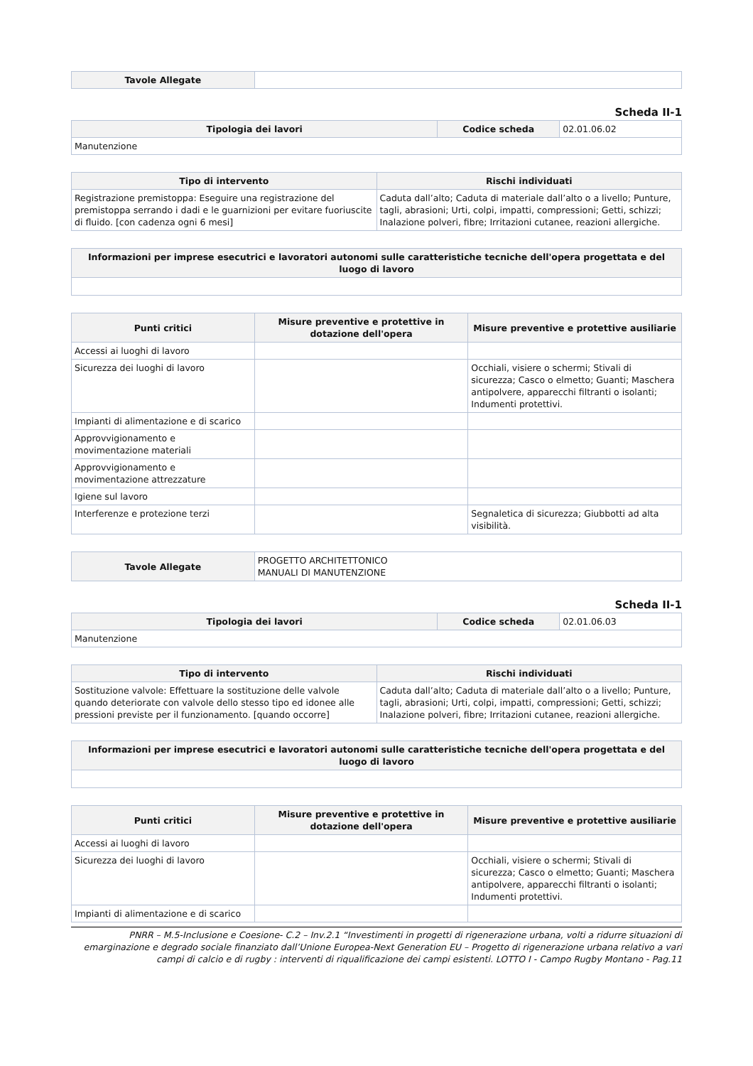| Tavole Allegate | |
Scheda II-1
| Tipologia dei lavori | Codice scheda | 02.01.06.02 |
| Manutenzione | | |
| Tipo di intervento | Rischi individuati |
| --- | --- |
| Registrazione premistoppa: Eseguire una registrazione del premistoppa serrando i dadi e le guarnizioni per evitare fuoriuscite di fluido. [con cadenza ogni 6 mesi] | Caduta dall’alto; Caduta di materiale dall’alto o a livello; Punture, tagli, abrasioni; Urti, colpi, impatti, compressioni; Getti, schizzi; Inalazione polveri, fibre; Irritazioni cutanee, reazioni allergiche. |
| Informazioni per imprese esecutrici e lavoratori autonomi sulle caratteristiche tecniche dell'opera progettata e del luogo di lavoro |
| --- |
| Punti critici | Misure preventive e protettive in dotazione dell'opera | Misure preventive e protettive ausiliarie |
| --- | --- | --- |
| Accessi ai luoghi di lavoro | | |
| Sicurezza dei luoghi di lavoro | | Occhiali, visiere o schermi; Stivali di sicurezza; Casco o elmetto; Guanti; Maschera antipolvere, apparecchi filtranti o isolanti; Indumenti protettivi. |
| Impianti di alimentazione e di scarico | | |
| Approvvigionamento e movimentazione materiali | | |
| Approvvigionamento e movimentazione attrezzature | | |
| Igiene sul lavoro | | |
| Interferenze e protezione terzi | | Segnaletica di sicurezza; Giubbotti ad alta visibilità. |
| Tavole Allegate | PROGETTO ARCHITETTONICO MANUALI DI MANUTENZIONE |
Scheda II-1
| Tipologia dei lavori | Codice scheda | 02.01.06.03 |
| Manutenzione | | |
| Tipo di intervento | Rischi individuati |
| --- | --- |
| Sostituzione valvole: Effettuare la sostituzione delle valvole quando deteriorate con valvole dello stesso tipo ed idonee alle pressioni previste per il funzionamento. [quando occorre] | Caduta dall’alto; Caduta di materiale dall’alto o a livello; Punture, tagli, abrasioni; Urti, colpi, impatti, compressioni; Getti, schizzi; Inalazione polveri, fibre; Irritazioni cutanee, reazioni allergiche. |
| Informazioni per imprese esecutrici e lavoratori autonomi sulle caratteristiche tecniche dell'opera progettata e del luogo di lavoro |
| --- |
| Punti critici | Misure preventive e protettive in dotazione dell'opera | Misure preventive e protettive ausiliarie |
| --- | --- | --- |
| Accessi ai luoghi di lavoro | | |
| Sicurezza dei luoghi di lavoro | | Occhiali, visiere o schermi; Stivali di sicurezza; Casco o elmetto; Guanti; Maschera antipolvere, apparecchi filtranti o isolanti; Indumenti protettivi. |
| Impianti di alimentazione e di scarico | | |
PNRR – M.5-Inclusione e Coesione- C.2 – Inv.2.1 “Investimenti in progetti di rigenerazione urbana, volti a ridurre situazioni di emarginazione e degrado sociale finanziato dall’Unione Europea-Next Generation EU – Progetto di rigenerazione urbana relativo a vari campi di calcio e di rugby : interventi di riqualificazione dei campi esistenti. LOTTO I - Campo Rugby Montano - Pag.11